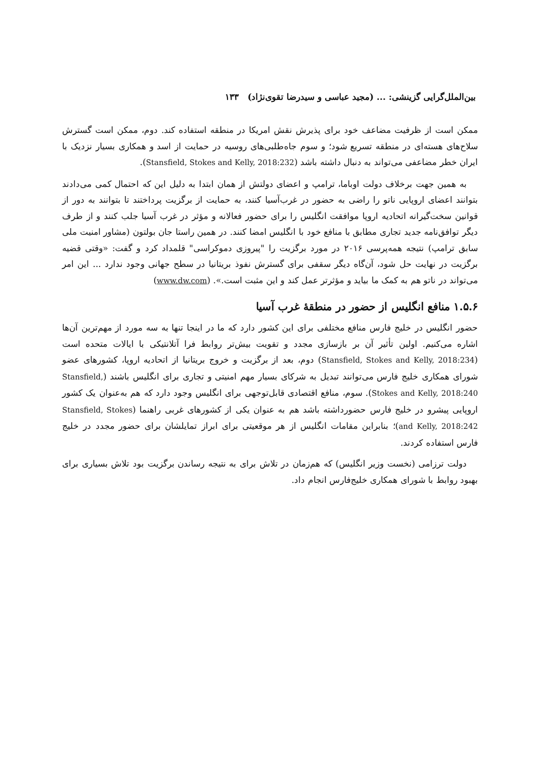بین‌الملل‌گرایی گزینشی: ... (مجید عباسی و سیدرضا تقوی‌نژاد) ۱۳۳
ممکن است از ظرفیت مضاعف خود برای پذیرش نقش امریکا در منطقه استفاده کند. دوم، ممکن است گسترش سلاح‌های هسته‌ای در منطقه تسریع شود؛ و سوم جاه‌طلبی‌های روسیه در حمایت از اسد و همکاری بسیار نزدیک با ایران خطر مضاعفی می‌تواند به دنبال داشته باشد (Stansfield, Stokes and Kelly, 2018:232).
به همین جهت برخلاف دولت اوباما، ترامپ و اعضای دولتش از همان ابتدا به دلیل این که احتمال کمی می‌دادند بتوانند اعضای اروپایی ناتو را راضی به حضور در غرب‌آسیا کنند، به حمایت از برگزیت پرداختند تا بتوانند به دور از قوانین سخت‌گیرانه اتحادیه اروپا موافقت انگلیس را برای حضور فعالانه و مؤثر در غرب آسیا جلب کنند و از طرف دیگر توافق‌نامه جدید تجاری مطابق با منافع خود با انگلیس امضا کنند. در همین راستا جان بولتون (مشاور امنیت ملی سابق ترامپ) نتیجه همه‌پرسی ۲۰۱۶ در مورد برگزیت را "پیروزی دموکراسی" قلمداد کرد و گفت: «وقتی قضیه برگزیت در نهایت حل شود، آن‌گاه دیگر سقفی برای گسترش نفوذ بریتانیا در سطح جهانی وجود ندارد ... این امر می‌تواند در ناتو هم به کمک ما بیاید و مؤثرتر عمل کند و این مثبت است.». (www.dw.com)
۱.۵.۶ منافع انگلیس از حضور در منطقهٔ غرب آسیا
حضور انگلیس در خلیج فارس منافع مختلفی برای این کشور دارد که ما در اینجا تنها به سه مورد از مهم‌ترین آن‌ها اشاره می‌کنیم. اولین تأثیر آن بر بازسازی مجدد و تقویت بیش‌تر روابط فرا آتلانتیکی با ایالات متحده است (Stansfield, Stokes and Kelly, 2018:234) دوم، بعد از برگزیت و خروج بریتانیا از اتحادیه اروپا، کشورهای عضو شورای همکاری خلیج فارس می‌توانند تبدیل به شرکای بسیار مهم امنیتی و تجاری برای انگلیس باشند (Stansfield, Stokes and Kelly, 2018:240). سوم، منافع اقتصادی قابل‌توجهی برای انگلیس وجود دارد که هم به‌عنوان یک کشور اروپایی پیشرو در خلیج فارس حضورداشته باشد هم به عنوان یکی از کشورهای غربی راهنما (Stansfield, Stokes and Kelly, 2018:242)؛ بنابراین مقامات انگلیس از هر موقعیتی برای ابراز تمایلشان برای حضور مجدد در خلیج فارس استفاده کردند.
دولت ترزامی (نخست وزیر انگلیس) که هم‌زمان در تلاش برای به نتیجه رساندن برگزیت بود تلاش بسیاری برای بهبود روابط با شورای همکاری خلیج‌فارس انجام داد.